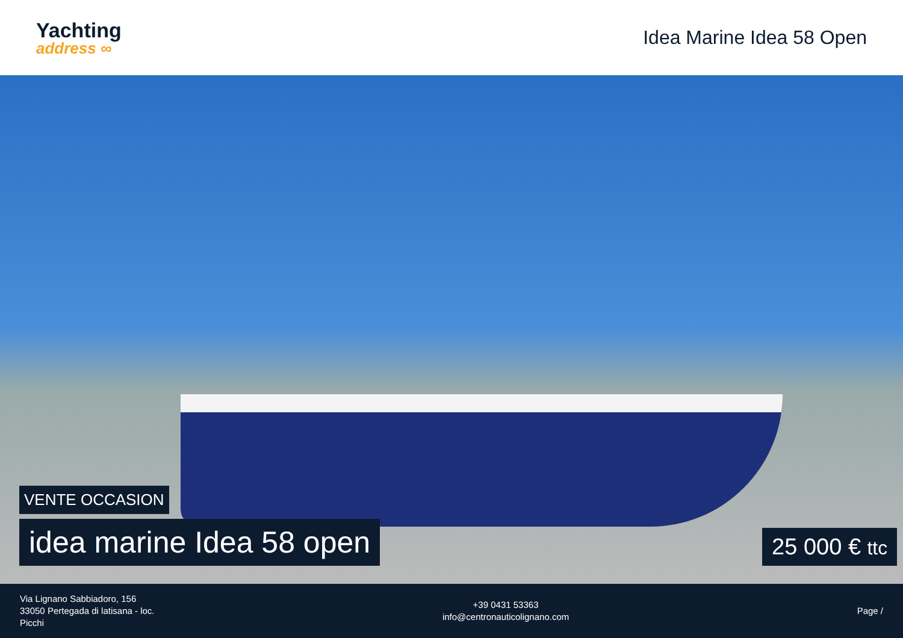Yachting
address ∞
Idea Marine Idea 58 Open
VENTE OCCASION
idea marine Idea 58 open 25 000 € ttc
Via Lignano Sabbiadoro, 156
33050 Pertegada di latisana - loc.
Picchi
+39 0431 53363
info@centronauticolignano.com
Page /